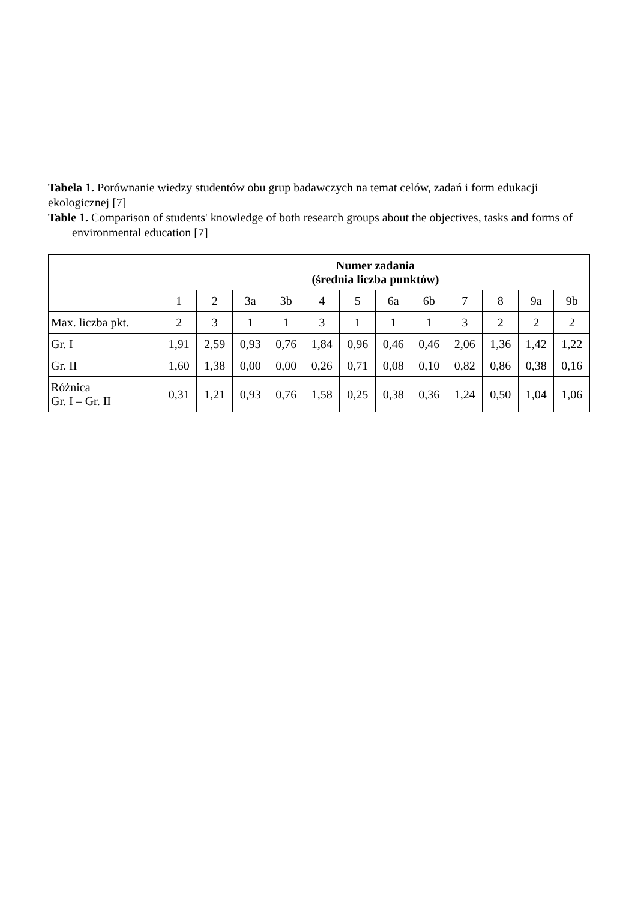Tabela 1. Porównanie wiedzy studentów obu grup badawczych na temat celów, zadań i form edukacji ekologicznej [7]
Table 1. Comparison of students' knowledge of both research groups about the objectives, tasks and forms of
environmental education [7]
| | Numer zadania (średnia liczba punktów) | | | | | | | | | | | |
| --- | --- | --- | --- | --- | --- | --- | --- | --- | --- | --- | --- | --- |
| | 1 | 2 | 3a | 3b | 4 | 5 | 6a | 6b | 7 | 8 | 9a | 9b |
| Max. liczba pkt. | 2 | 3 | 1 | 1 | 3 | 1 | 1 | 1 | 3 | 2 | 2 | 2 |
| Gr. I | 1,91 | 2,59 | 0,93 | 0,76 | 1,84 | 0,96 | 0,46 | 0,46 | 2,06 | 1,36 | 1,42 | 1,22 |
| Gr. II | 1,60 | 1,38 | 0,00 | 0,00 | 0,26 | 0,71 | 0,08 | 0,10 | 0,82 | 0,86 | 0,38 | 0,16 |
| Różnica Gr. I – Gr. II | 0,31 | 1,21 | 0,93 | 0,76 | 1,58 | 0,25 | 0,38 | 0,36 | 1,24 | 0,50 | 1,04 | 1,06 |